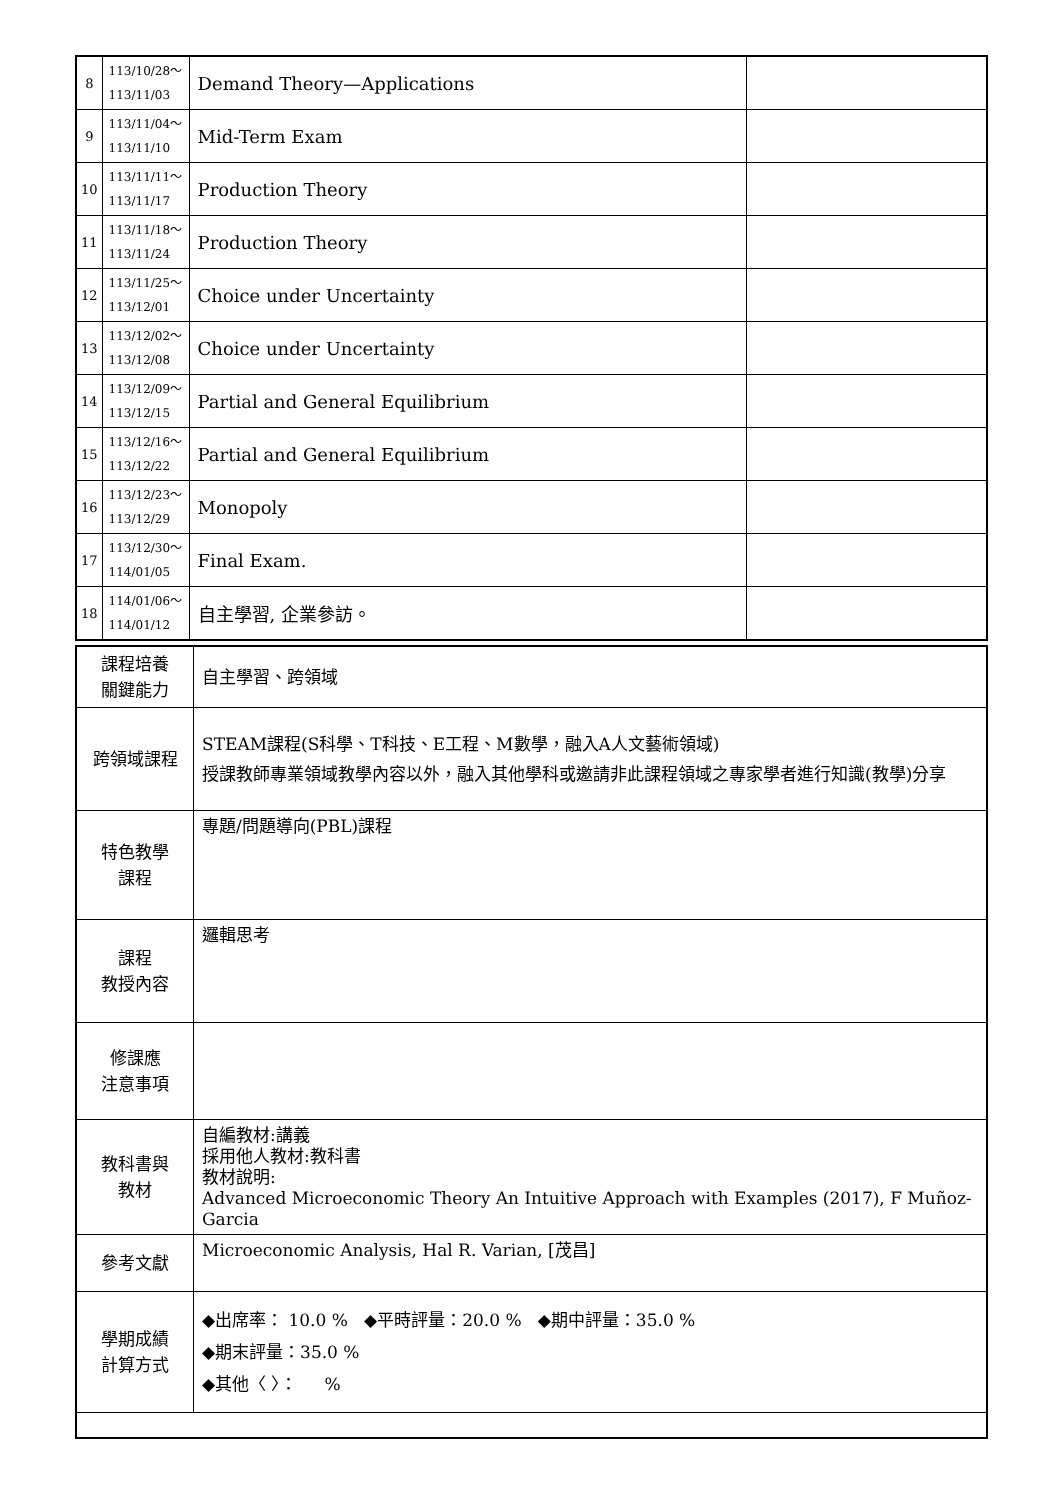| 8 | 113/10/28～ 113/11/03 | Demand Theory—Applications | |
| 9 | 113/11/04～ 113/11/10 | Mid-Term Exam | |
| 10 | 113/11/11～ 113/11/17 | Production Theory | |
| 11 | 113/11/18～ 113/11/24 | Production Theory | |
| 12 | 113/11/25～ 113/12/01 | Choice under Uncertainty | |
| 13 | 113/12/02～ 113/12/08 | Choice under Uncertainty | |
| 14 | 113/12/09～ 113/12/15 | Partial and General Equilibrium | |
| 15 | 113/12/16～ 113/12/22 | Partial and General Equilibrium | |
| 16 | 113/12/23～ 113/12/29 | Monopoly | |
| 17 | 113/12/30～ 114/01/05 | Final Exam. | |
| 18 | 114/01/06～ 114/01/12 | 自主學習, 企業參訪。 | |
| 課程培養 關鍵能力 | 自主學習、跨領域 |
| 跨領域課程 | STEAM課程(S科學、T科技、E工程、M數學，融入A人文藝術領域) 授課教師專業領域教學內容以外，融入其他學科或邀請非此課程領域之專家學者進行知識(教學)分享 |
| 特色教學 課程 | 專題/問題導向(PBL)課程 |
| 課程 教授內容 | 邏輯思考 |
| 修課應 注意事項 | |
| 教科書與 教材 | 自編教材:講義 採用他人教材:教科書 教材說明: Advanced Microeconomic Theory An Intuitive Approach with Examples (2017), F Muñoz-Garcia |
| 參考文獻 | Microeconomic Analysis, Hal R. Varian, [茂昌] |
| 學期成績 計算方式 | ◆出席率： 10.0 % ◆平時評量：20.0 % ◆期中評量：35.0 % ◆期末評量：35.0 % ◆其他〈 〉： % |